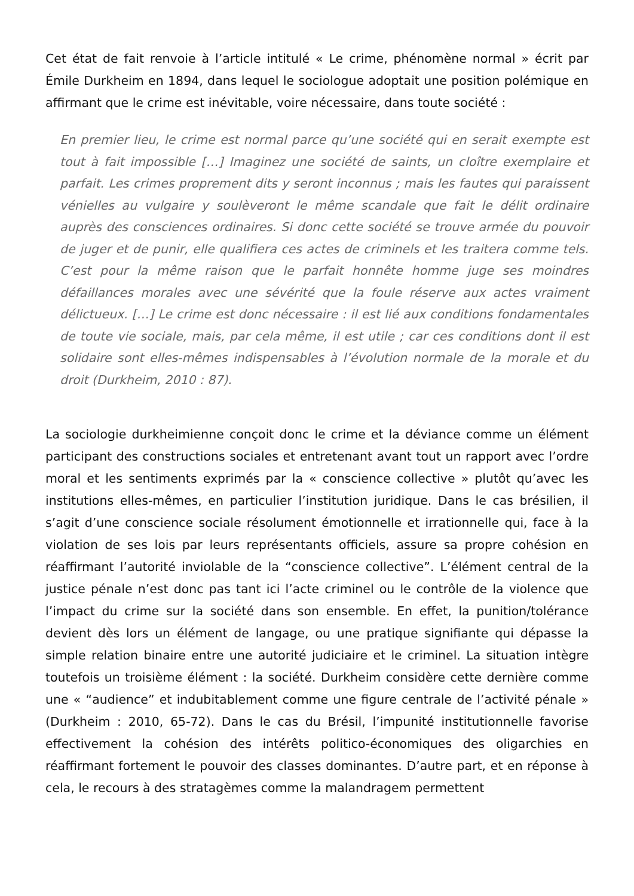Cet état de fait renvoie à l’article intitulé « Le crime, phénomène normal » écrit par Émile Durkheim en 1894, dans lequel le sociologue adoptait une position polémique en affirmant que le crime est inévitable, voire nécessaire, dans toute société :
En premier lieu, le crime est normal parce qu’une société qui en serait exempte est tout à fait impossible […] Imaginez une société de saints, un cloître exemplaire et parfait. Les crimes proprement dits y seront inconnus ; mais les fautes qui paraissent vénielles au vulgaire y soulèveront le même scandale que fait le délit ordinaire auprès des consciences ordinaires. Si donc cette société se trouve armée du pouvoir de juger et de punir, elle qualifiera ces actes de criminels et les traitera comme tels. C’est pour la même raison que le parfait honnête homme juge ses moindres défaillances morales avec une sévérité que la foule réserve aux actes vraiment délictueux. […] Le crime est donc nécessaire : il est lié aux conditions fondamentales de toute vie sociale, mais, par cela même, il est utile ; car ces conditions dont il est solidaire sont elles-mêmes indispensables à l’évolution normale de la morale et du droit (Durkheim, 2010 : 87).
La sociologie durkheimienne conçoit donc le crime et la déviance comme un élément participant des constructions sociales et entretenant avant tout un rapport avec l’ordre moral et les sentiments exprimés par la « conscience collective » plutôt qu’avec les institutions elles-mêmes, en particulier l’institution juridique. Dans le cas brésilien, il s’agit d’une conscience sociale résolument émotionnelle et irrationnelle qui, face à la violation de ses lois par leurs représentants officiels, assure sa propre cohésion en réaffirmant l’autorité inviolable de la “conscience collective”. L’élément central de la justice pénale n’est donc pas tant ici l’acte criminel ou le contrôle de la violence que l’impact du crime sur la société dans son ensemble. En effet, la punition/tolérance devient dès lors un élément de langage, ou une pratique signifiante qui dépasse la simple relation binaire entre une autorité judiciaire et le criminel. La situation intègre toutefois un troisième élément : la société. Durkheim considère cette dernière comme une « “audience” et indubitablement comme une figure centrale de l’activité pénale » (Durkheim : 2010, 65-72). Dans le cas du Brésil, l’impunité institutionnelle favorise effectivement la cohésion des intérêts politico-économiques des oligarchies en réaffirmant fortement le pouvoir des classes dominantes. D’autre part, et en réponse à cela, le recours à des stratagèmes comme la malandragem permettent